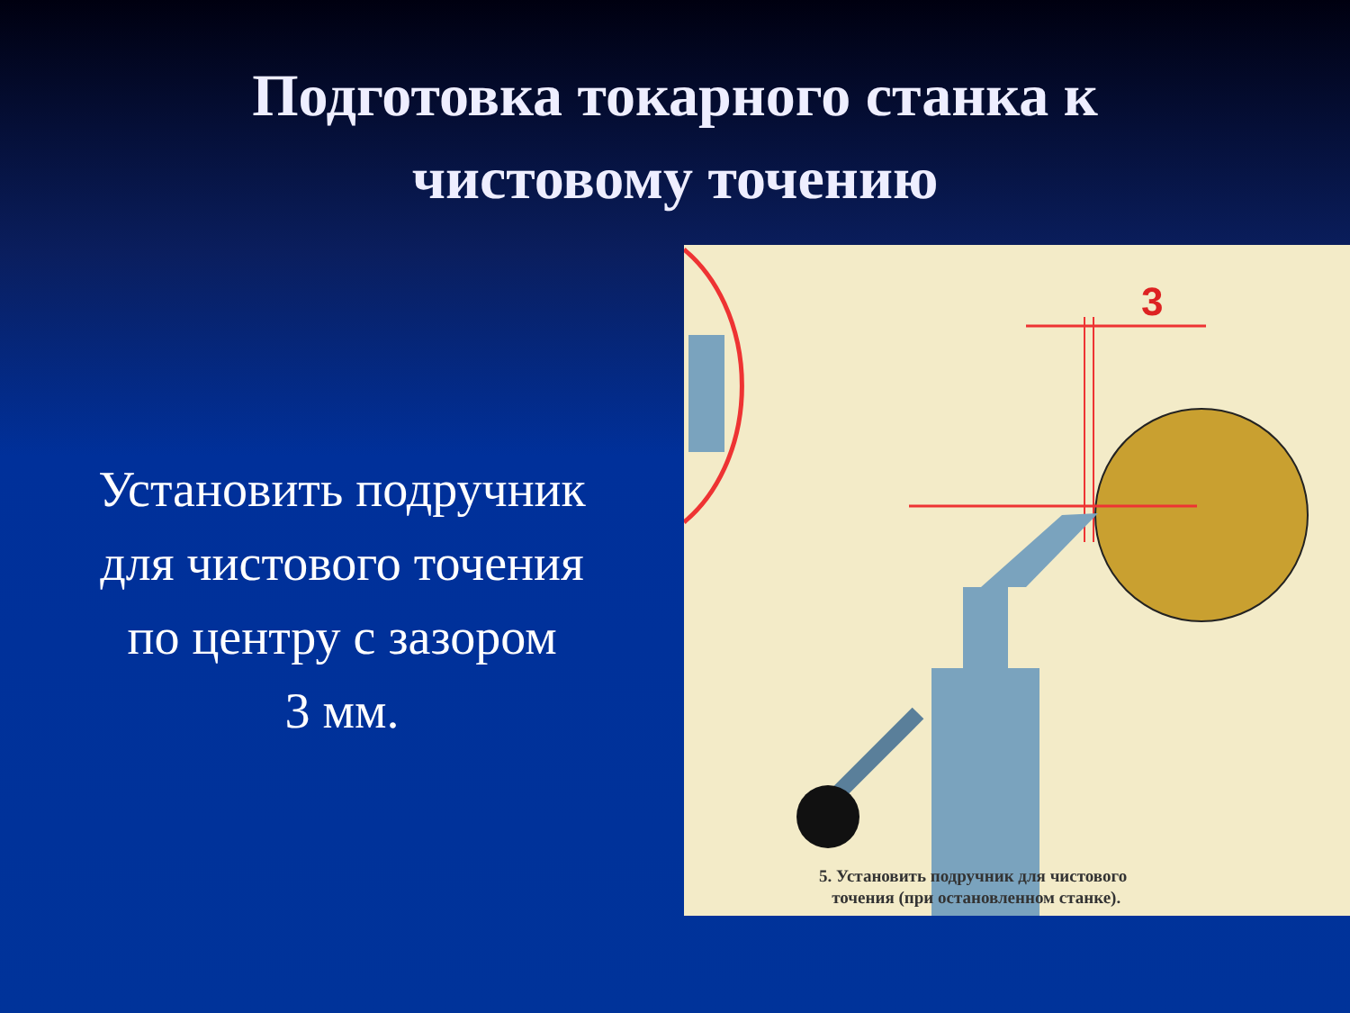Подготовка токарного станка к
чистовому точению
Установить подручник
для чистового точения
по центру с зазором
3 мм.
3
5. Установить подручник для чистового
точения (при остановленном станке).